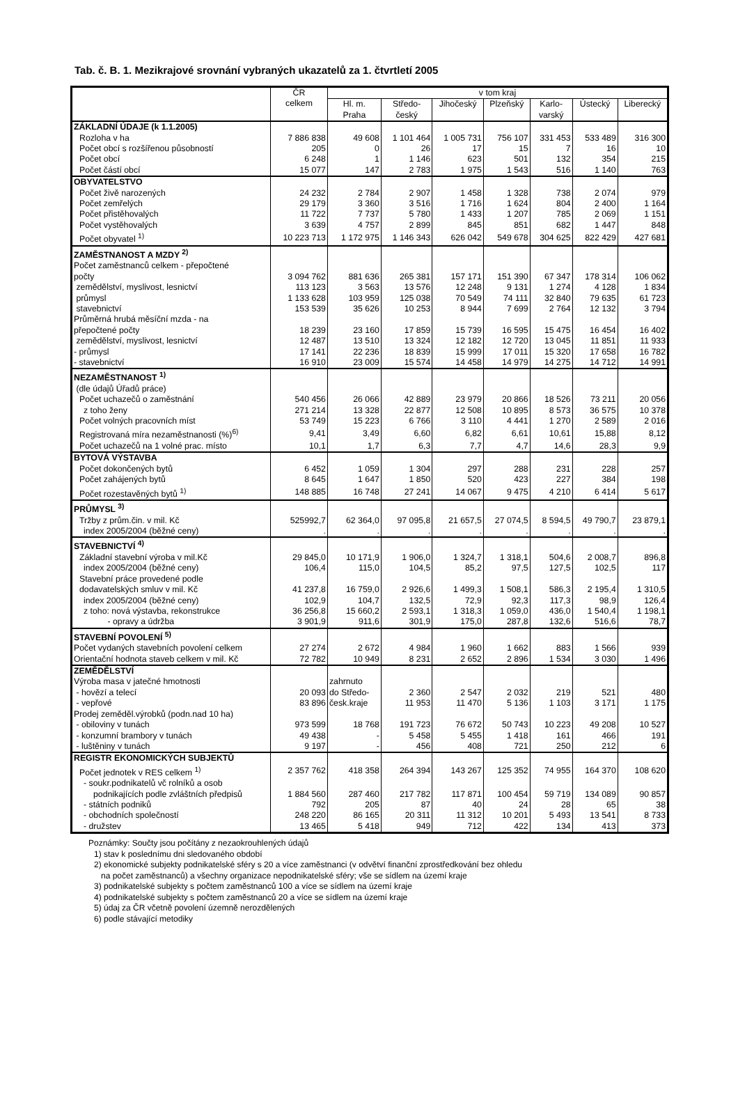Tab. č. B. 1. Mezikrajové srovnání vybraných ukazatelů za 1. čtvrtletí 2005
| | ČR celkem | v tom kraj | | | | | | |
| --- | --- | --- | --- | --- | --- | --- | --- | --- |
| | | Hl. m. Praha | Středo- český | Jihočeský | Plzeňský | Karlo- varský | Ústecký | Liberecký |
| ZÁKLADNÍ ÚDAJE (k 1.1.2005) | | | | | | | | |
| Rozloha v ha | 7 886 838 | 49 608 | 1 101 464 | 1 005 731 | 756 107 | 331 453 | 533 489 | 316 300 |
| Počet obcí s rozšířenou působností | 205 | 0 | 26 | 17 | 15 | 7 | 16 | 10 |
| Počet obcí | 6 248 | 1 | 1 146 | 623 | 501 | 132 | 354 | 215 |
| Počet částí obcí | 15 077 | 147 | 2 783 | 1 975 | 1 543 | 516 | 1 140 | 763 |
| OBYVATELSTVO | | | | | | | | |
| Počet živě narozených | 24 232 | 2 784 | 2 907 | 1 458 | 1 328 | 738 | 2 074 | 979 |
| Počet zemřelých | 29 179 | 3 360 | 3 516 | 1 716 | 1 624 | 804 | 2 400 | 1 164 |
| Počet přistěhovalých | 11 722 | 7 737 | 5 780 | 1 433 | 1 207 | 785 | 2 069 | 1 151 |
| Počet vystěhovalých | 3 639 | 4 757 | 2 899 | 845 | 851 | 682 | 1 447 | 848 |
| Počet obyvatel <sup>1)</sup> | 10 223 713 | 1 172 975 | 1 146 343 | 626 042 | 549 678 | 304 625 | 822 429 | 427 681 |
| ZAMĚSTNANOST A MZDY <sup>2)</sup> | | | | | | | | |
| Počet zaměstnanců celkem - přepočtené | | | | | | | | |
| počty | 3 094 762 | 881 636 | 265 381 | 157 171 | 151 390 | 67 347 | 178 314 | 106 062 |
| zemědělství, myslivost, lesnictví | 113 123 | 3 563 | 13 576 | 12 248 | 9 131 | 1 274 | 4 128 | 1 834 |
| průmysl | 1 133 628 | 103 959 | 125 038 | 70 549 | 74 111 | 32 840 | 79 635 | 61 723 |
| stavebnictví | 153 539 | 35 626 | 10 253 | 8 944 | 7 699 | 2 764 | 12 132 | 3 794 |
| Průměrná hrubá měsíční mzda - na | | | | | | | | |
| přepočtené počty | 18 239 | 23 160 | 17 859 | 15 739 | 16 595 | 15 475 | 16 454 | 16 402 |
| zemědělství, myslivost, lesnictví | 12 487 | 13 510 | 13 324 | 12 182 | 12 720 | 13 045 | 11 851 | 11 933 |
| - průmysl | 17 141 | 22 236 | 18 839 | 15 999 | 17 011 | 15 320 | 17 658 | 16 782 |
| - stavebnictví | 16 910 | 23 009 | 15 574 | 14 458 | 14 979 | 14 275 | 14 712 | 14 991 |
| NEZAMĚSTNANOST <sup>1)</sup> | | | | | | | | |
| (dle údajů Úřadů práce) | | | | | | | | |
| Počet uchazečů o zaměstnání | 540 456 | 26 066 | 42 889 | 23 979 | 20 866 | 18 526 | 73 211 | 20 056 |
| z toho ženy | 271 214 | 13 328 | 22 877 | 12 508 | 10 895 | 8 573 | 36 575 | 10 378 |
| Počet volných pracovních míst | 53 749 | 15 223 | 6 766 | 3 110 | 4 441 | 1 270 | 2 589 | 2 016 |
| Registrovaná míra nezaměstnanosti (%)<sup>6)</sup> | 9,41 | 3,49 | 6,60 | 6,82 | 6,61 | 10,61 | 15,88 | 8,12 |
| Počet uchazečů na 1 volné prac. místo | 10,1 | 1,7 | 6,3 | 7,7 | 4,7 | 14,6 | 28,3 | 9,9 |
| BYTOVÁ VÝSTAVBA | | | | | | | | |
| Počet dokončených bytů | 6 452 | 1 059 | 1 304 | 297 | 288 | 231 | 228 | 257 |
| Počet zahájených bytů | 8 645 | 1 647 | 1 850 | 520 | 423 | 227 | 384 | 198 |
| Počet rozestavěných bytů <sup>1)</sup> | 148 885 | 16 748 | 27 241 | 14 067 | 9 475 | 4 210 | 6 414 | 5 617 |
| PRŮMYSL <sup>3)</sup> | | | | | | | | |
| Tržby z prům.čin. v mil. Kč | 525992,7 | 62 364,0 | 97 095,8 | 21 657,5 | 27 074,5 | 8 594,5 | 49 790,7 | 23 879,1 |
| index 2005/2004 (běžné ceny) | . | . | . | . | . | . | . | . |
| STAVEBNICTVÍ <sup>4)</sup> | | | | | | | | |
| Základní stavební výroba v mil.Kč | 29 845,0 | 10 171,9 | 1 906,0 | 1 324,7 | 1 318,1 | 504,6 | 2 008,7 | 896,8 |
| index 2005/2004 (běžné ceny) | 106,4 | 115,0 | 104,5 | 85,2 | 97,5 | 127,5 | 102,5 | 117 |
| Stavební práce provedené podle | | | | | | | | |
| dodavatelských smluv v mil. Kč | 41 237,8 | 16 759,0 | 2 926,6 | 1 499,3 | 1 508,1 | 586,3 | 2 195,4 | 1 310,5 |
| index 2005/2004 (běžné ceny) | 102,9 | 104,7 | 132,5 | 72,9 | 92,3 | 117,3 | 98,9 | 126,4 |
| z toho: nová výstavba, rekonstrukce | 36 256,8 | 15 660,2 | 2 593,1 | 1 318,3 | 1 059,0 | 436,0 | 1 540,4 | 1 198,1 |
| - opravy a údržba | 3 901,9 | 911,6 | 301,9 | 175,0 | 287,8 | 132,6 | 516,6 | 78,7 |
| STAVEBNÍ POVOLENÍ <sup>5)</sup> | | | | | | | | |
| Počet vydaných stavebních povolení celkem | 27 274 | 2 672 | 4 984 | 1 960 | 1 662 | 883 | 1 566 | 939 |
| Orientační hodnota staveb celkem v mil. Kč | 72 782 | 10 949 | 8 231 | 2 652 | 2 896 | 1 534 | 3 030 | 1 496 |
| ZEMĚDĚLSTVÍ | | | | | | | | |
| Výroba masa v jatečné hmotnosti | | zahrnuto | | | | | | |
| - hovězí a telecí | 20 093 | do Středo- | 2 360 | 2 547 | 2 032 | 219 | 521 | 480 |
| - vepřové | 83 896 | česk.kraje | 11 953 | 11 470 | 5 136 | 1 103 | 3 171 | 1 175 |
| Prodej zeměděl.výrobků (podn.nad 10 ha) | | | | | | | | |
| - obiloviny v tunách | 973 599 | 18 768 | 191 723 | 76 672 | 50 743 | 10 223 | 49 208 | 10 527 |
| - konzumní brambory v tunách | 49 438 | - | 5 458 | 5 455 | 1 418 | 161 | 466 | 191 |
| - luštěniny v tunách | 9 197 | - | 456 | 408 | 721 | 250 | 212 | 6 |
| REGISTR EKONOMICKÝCH SUBJEKTŮ | | | | | | | | |
| Počet jednotek v RES celkem <sup>1)</sup> | 2 357 762 | 418 358 | 264 394 | 143 267 | 125 352 | 74 955 | 164 370 | 108 620 |
| - soukr.podnikatelů vč rolníků a osob | | | | | | | | |
| podnikajících podle zvláštních předpisů | 1 884 560 | 287 460 | 217 782 | 117 871 | 100 454 | 59 719 | 134 089 | 90 857 |
| - státních podniků | 792 | 205 | 87 | 40 | 24 | 28 | 65 | 38 |
| - obchodních společností | 248 220 | 86 165 | 20 311 | 11 312 | 10 201 | 5 493 | 13 541 | 8 733 |
| - družstev | 13 465 | 5 418 | 949 | 712 | 422 | 134 | 413 | 373 |
Poznámky: Součty jsou počítány z nezaokrouhlených údajů
1) stav k poslednímu dni sledovaného období
2) ekonomické subjekty podnikatelské sféry s 20 a více zaměstnanci (v odvětví finanční zprostředkování bez ohledu
na počet zaměstnanců) a všechny organizace nepodnikatelské sféry; vše se sídlem na území kraje
3) podnikatelské subjekty s počtem zaměstnanců 100 a více se sídlem na území kraje
4) podnikatelské subjekty s počtem zaměstnanců 20 a více se sídlem na území kraje
5) údaj za ČR včetně povolení územně nerozdělených
6) podle stávající metodiky